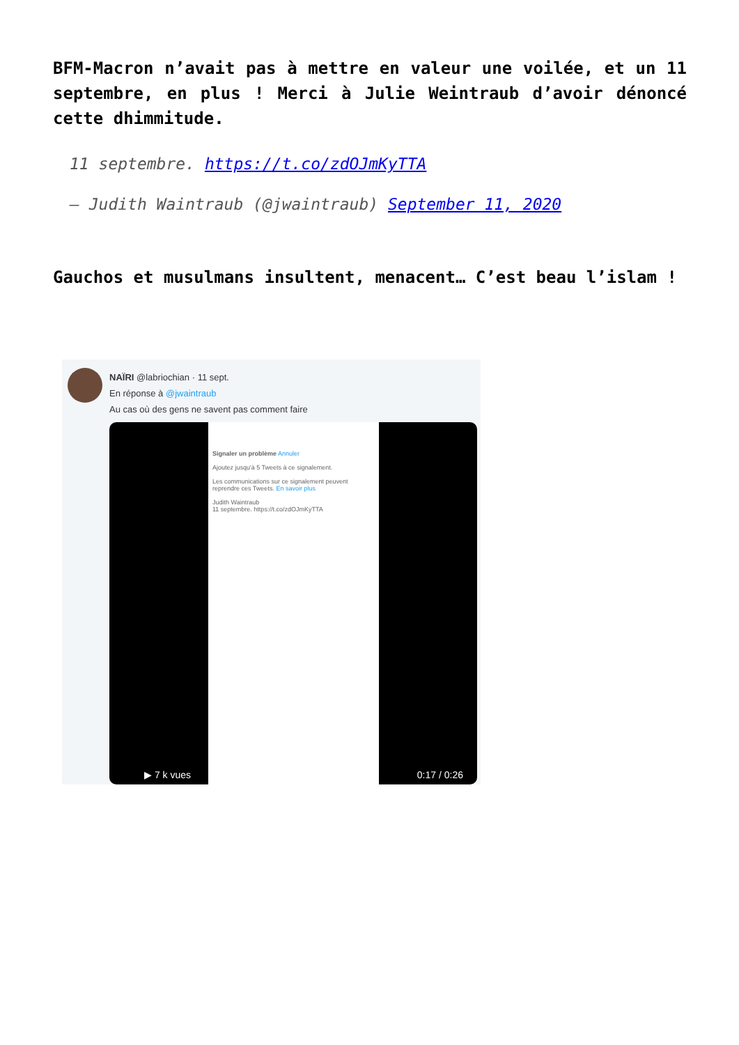BFM-Macron n’avait pas à mettre en valeur une voilée, et un 11 septembre, en plus ! Merci à Julie Weintraub d’avoir dénoncé cette dhimmitude.
11 septembre. https://t.co/zdOJmKyTTA
— Judith Waintraub (@jwaintraub) September 11, 2020
Gauchos et musulmans insultent, menacent… C’est beau l’islam !
NAÏRI @labriochian · 11 sept.
En réponse à @jwaintraub
Au cas où des gens ne savent pas comment faire
Signaler un problème Annuler
Ajoutez jusqu'à 5 Tweets à ce signalement.
Les communications sur ce signalement peuvent reprendre ces Tweets. En savoir plus
Judith Waintraub
11 septembre. https://t.co/zdOJmKyTTA
▶ 7 k vues 0:17 / 0:26